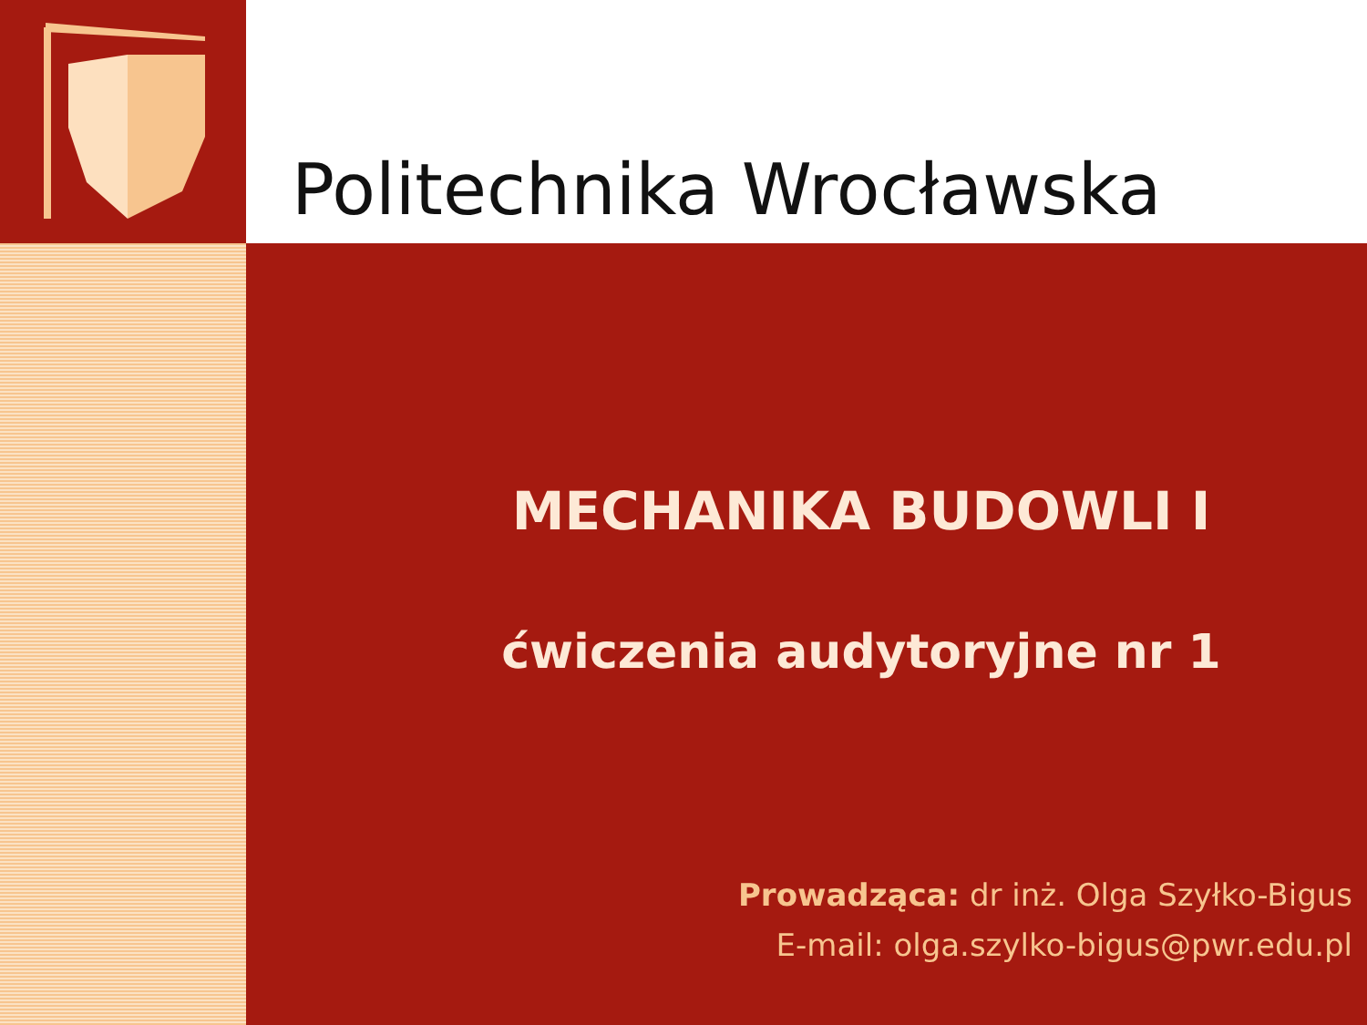Politechnika Wrocławska
MECHANIKA BUDOWLI I
ćwiczenia audytoryjne nr 1
Prowadząca: dr inż. Olga Szyłko-Bigus
E-mail: olga.szylko-bigus@pwr.edu.pl